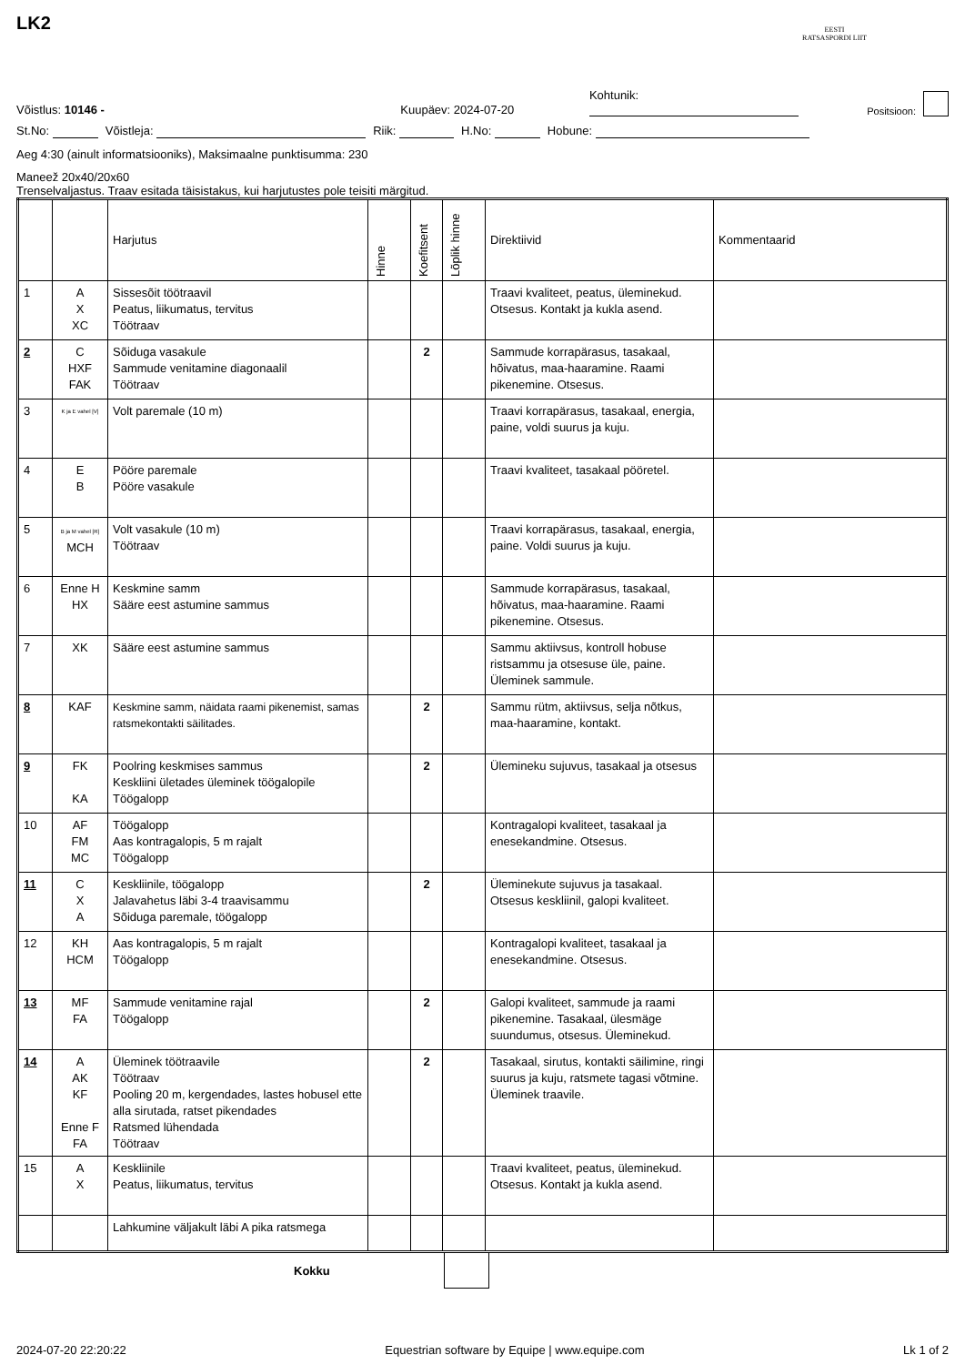EESTI
RATSASPORDI LIIT
LK2
Võistlus: 10146 - Kuupäev: 2024-07-20 Kohtunik: Positsioon:
St.No: Võistleja: Riik: H.No: Hobune:
Aeg 4:30 (ainult informatsiooniks), Maksimaalne punktisumma: 230
Maneež 20x40/20x60
Trenselvaljastus. Traav esitada täisistakus, kui harjutustes pole teisiti märgitud.
| | | Harjutus | Hinne | Koefitsent | Lõplik hinne | Direktiivid | Kommentaarid |
| --- | --- | --- | --- | --- | --- | --- | --- |
| 1 | A X XC | Sissesõit töötraavil Peatus, liikumatus, tervitus Töötraav | | | | Traavi kvaliteet, peatus, üleminekud. Otsesus. Kontakt ja kukla asend. | |
| 2 | C HXF FAK | Sõiduga vasakule Sammude venitamine diagonaalil Töötraav | | 2 | | Sammude korrapärasus, tasakaal, hõivatus, maa-haaramine. Raami pikenemine. Otsesus. | |
| 3 | K ja E vahel [V] | Volt paremale (10 m) | | | | Traavi korrapärasus, tasakaal, energia, paine, voldi suurus ja kuju. | |
| 4 | E B | Pööre paremale Pööre vasakule | | | | Traavi kvaliteet, tasakaal pööretel. | |
| 5 | B ja M vahel [R] MCH | Volt vasakule (10 m) Töötraav | | | | Traavi korrapärasus, tasakaal, energia, paine. Voldi suurus ja kuju. | |
| 6 | Enne H HX | Keskmine samm Sääre eest astumine sammus | | | | Sammude korrapärasus, tasakaal, hõivatus, maa-haaramine. Raami pikenemine. Otsesus. | |
| 7 | XK | Sääre eest astumine sammus | | | | Sammu aktiivsus, kontroll hobuse ristsammu ja otsesuse üle, paine. Üleminek sammule. | |
| 8 | KAF | Keskmine samm, näidata raami pikenemist, samas ratsmekontakti säilitades. | | 2 | | Sammu rütm, aktiivsus, selja nõtkus, maa-haaramine, kontakt. | |
| 9 | FK KA | Poolring keskmises sammus Keskliini ületades üleminek töögalopile Töögalopp | | 2 | | Ülemineku sujuvus, tasakaal ja otsesus | |
| 10 | AF FM MC | Töögalopp Aas kontragalopis, 5 m rajalt Töögalopp | | | | Kontragalopi kvaliteet, tasakaal ja enesekandmine. Otsesus. | |
| 11 | C X A | Keskliinile, töögalopp Jalavahetus läbi 3-4 traavisammu Sõiduga paremale, töögalopp | | 2 | | Üleminekute sujuvus ja tasakaal. Otsesus keskliinil, galopi kvaliteet. | |
| 12 | KH HCM | Aas kontragalopis, 5 m rajalt Töögalopp | | | | Kontragalopi kvaliteet, tasakaal ja enesekandmine. Otsesus. | |
| 13 | MF FA | Sammude venitamine rajal Töögalopp | | 2 | | Galopi kvaliteet, sammude ja raami pikenemine. Tasakaal, ülesmäge suundumus, otsesus. Üleminekud. | |
| 14 | A AK KF Enne F FA | Üleminek töötraavile Töötraav Pooling 20 m, kergendades, lastes hobusel ette alla sirutada, ratset pikendades Ratsmed lühendada Töötraav | | 2 | | Tasakaal, sirutus, kontakti säilimine, ringi suurus ja kuju, ratsmete tagasi võtmine. Üleminek traavile. | |
| 15 | A X | Keskliinile Peatus, liikumatus, tervitus | | | | Traavi kvaliteet, peatus, üleminekud. Otsesus. Kontakt ja kukla asend. | |
| | | Lahkumine väljakult läbi A pika ratsmega | | | | | |
Kokku
2024-07-20 22:20:22 Equestrian software by Equipe | www.equipe.com Lk 1 of 2